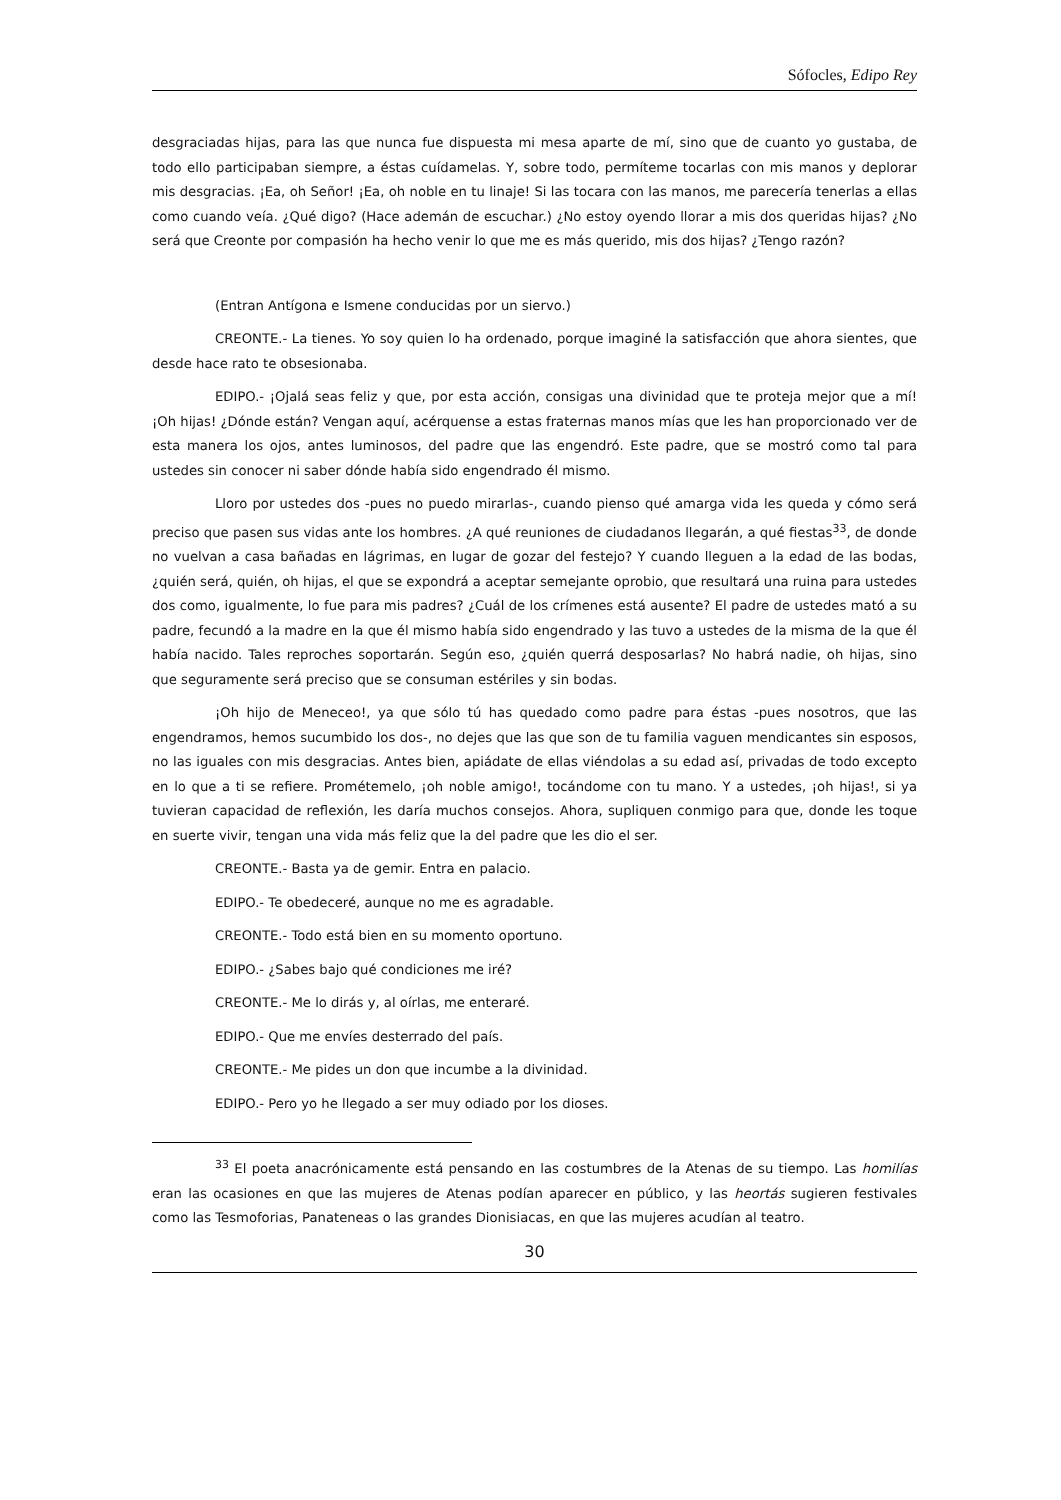Sófocles, Edipo Rey
desgraciadas hijas, para las que nunca fue dispuesta mi mesa aparte de mí, sino que de cuanto yo gustaba, de todo ello participaban siempre, a éstas cuídamelas. Y, sobre todo, permíteme tocarlas con mis manos y deplorar mis desgracias. ¡Ea, oh Señor! ¡Ea, oh noble en tu linaje! Si las tocara con las manos, me parecería tenerlas a ellas como cuando veía. ¿Qué digo? (Hace ademán de escuchar.) ¿No estoy oyendo llorar a mis dos queridas hijas? ¿No será que Creonte por compasión ha hecho venir lo que me es más querido, mis dos hijas? ¿Tengo razón?
(Entran Antígona e Ismene conducidas por un siervo.)
CREONTE.- La tienes. Yo soy quien lo ha ordenado, porque imaginé la satisfacción que ahora sientes, que desde hace rato te obsesionaba.
EDIPO.- ¡Ojalá seas feliz y que, por esta acción, consigas una divinidad que te proteja mejor que a mí! ¡Oh hijas! ¿Dónde están? Vengan aquí, acérquense a estas fraternas manos mías que les han proporcionado ver de esta manera los ojos, antes luminosos, del padre que las engendró. Este padre, que se mostró como tal para ustedes sin conocer ni saber dónde había sido engendrado él mismo.
Lloro por ustedes dos -pues no puedo mirarlas-, cuando pienso qué amarga vida les queda y cómo será preciso que pasen sus vidas ante los hombres. ¿A qué reuniones de ciudadanos llegarán, a qué fiestas<sup>33</sup>, de donde no vuelvan a casa bañadas en lágrimas, en lugar de gozar del festejo? Y cuando lleguen a la edad de las bodas, ¿quién será, quién, oh hijas, el que se expondrá a aceptar semejante oprobio, que resultará una ruina para ustedes dos como, igualmente, lo fue para mis padres? ¿Cuál de los crímenes está ausente? El padre de ustedes mató a su padre, fecundó a la madre en la que él mismo había sido engendrado y las tuvo a ustedes de la misma de la que él había nacido. Tales reproches soportarán. Según eso, ¿quién querrá desposarlas? No habrá nadie, oh hijas, sino que seguramente será preciso que se consuman estériles y sin bodas.
¡Oh hijo de Meneceo!, ya que sólo tú has quedado como padre para éstas -pues nosotros, que las engendramos, hemos sucumbido los dos-, no dejes que las que son de tu familia vaguen mendicantes sin esposos, no las iguales con mis desgracias. Antes bien, apiádate de ellas viéndolas a su edad así, privadas de todo excepto en lo que a ti se refiere. Prométemelo, ¡oh noble amigo!, tocándome con tu mano. Y a ustedes, ¡oh hijas!, si ya tuvieran capacidad de reflexión, les daría muchos consejos. Ahora, supliquen conmigo para que, donde les toque en suerte vivir, tengan una vida más feliz que la del padre que les dio el ser.
CREONTE.- Basta ya de gemir. Entra en palacio.
EDIPO.- Te obedeceré, aunque no me es agradable.
CREONTE.- Todo está bien en su momento oportuno.
EDIPO.- ¿Sabes bajo qué condiciones me iré?
CREONTE.- Me lo dirás y, al oírlas, me enteraré.
EDIPO.- Que me envíes desterrado del país.
CREONTE.- Me pides un don que incumbe a la divinidad.
EDIPO.- Pero yo he llegado a ser muy odiado por los dioses.
<sup>33</sup> El poeta anacrónicamente está pensando en las costumbres de la Atenas de su tiempo. Las homilías eran las ocasiones en que las mujeres de Atenas podían aparecer en público, y las heortás sugieren festivales como las Tesmoforias, Panateneas o las grandes Dionisiacas, en que las mujeres acudían al teatro.
30